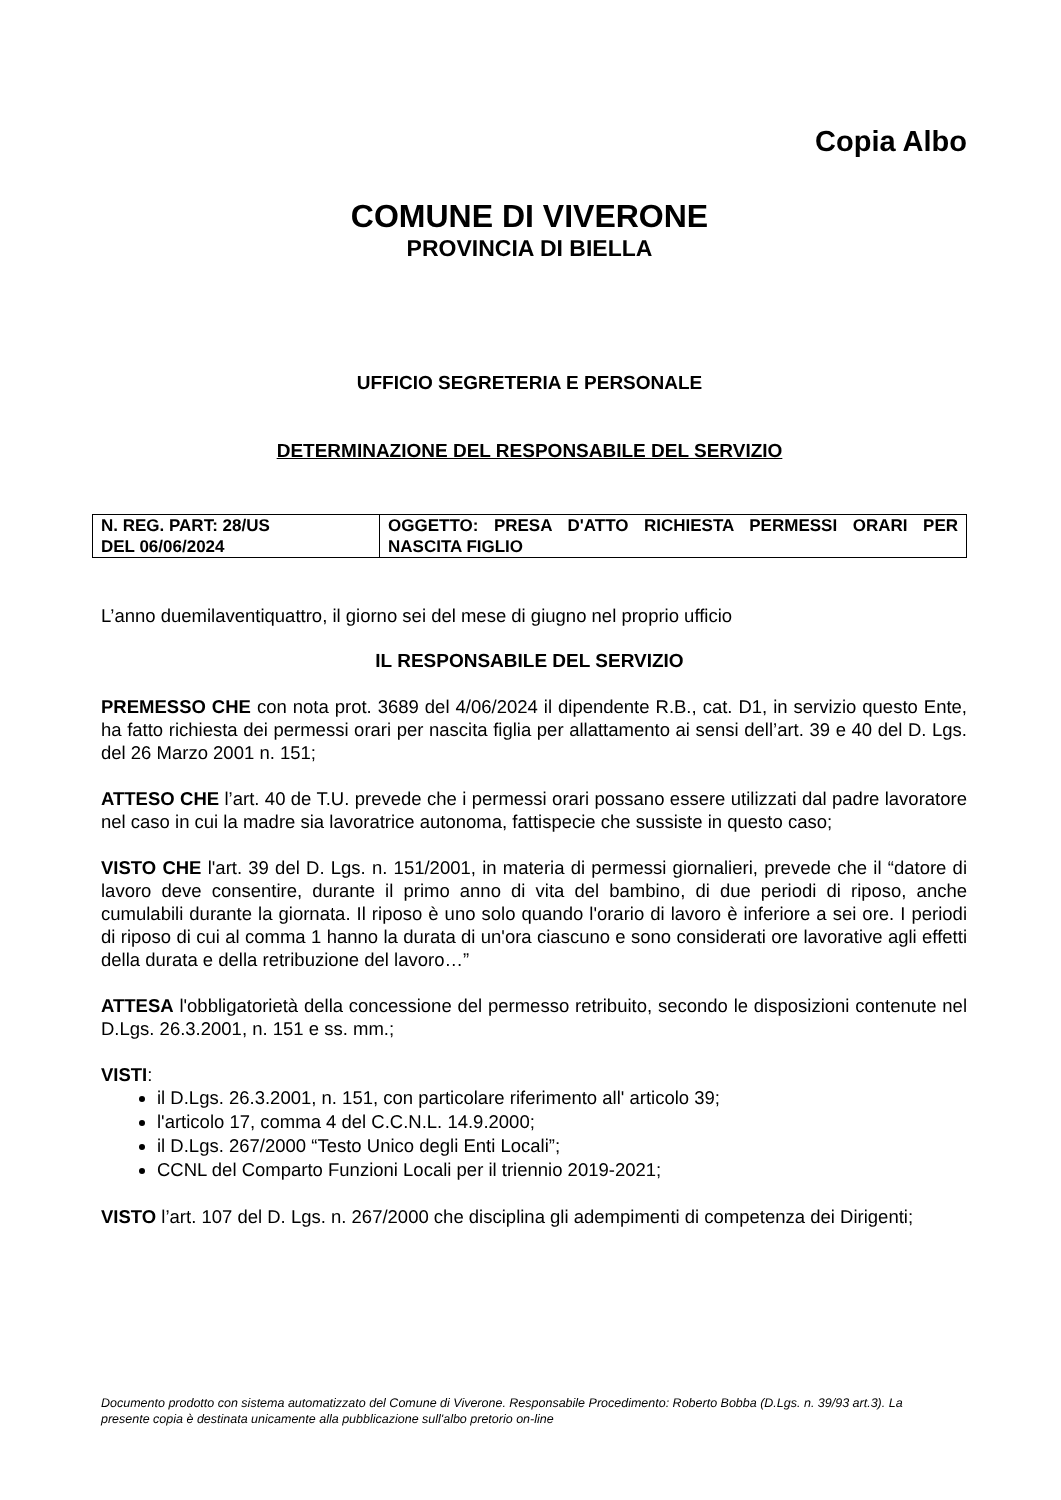Copia Albo
COMUNE DI VIVERONE
PROVINCIA DI BIELLA
UFFICIO SEGRETERIA E PERSONALE
DETERMINAZIONE DEL RESPONSABILE DEL SERVIZIO
| N. REG. PART: 28/US DEL 06/06/2024 | OGGETTO: PRESA D'ATTO RICHIESTA PERMESSI ORARI PER NASCITA FIGLIO |
L’anno duemilaventiquattro, il giorno sei del mese di giugno nel proprio ufficio
IL RESPONSABILE DEL SERVIZIO
PREMESSO CHE con nota prot. 3689 del 4/06/2024 il dipendente R.B., cat. D1, in servizio questo Ente, ha fatto richiesta dei permessi orari per nascita figlia per allattamento ai sensi dell’art. 39 e 40 del D. Lgs. del 26 Marzo 2001 n. 151;
ATTESO CHE l’art. 40 de T.U. prevede che i permessi orari possano essere utilizzati dal padre lavoratore nel caso in cui la madre sia lavoratrice autonoma, fattispecie che sussiste in questo caso;
VISTO CHE l'art. 39 del D. Lgs. n. 151/2001, in materia di permessi giornalieri, prevede che il “datore di lavoro deve consentire, durante il primo anno di vita del bambino, di due periodi di riposo, anche cumulabili durante la giornata. Il riposo è uno solo quando l'orario di lavoro è inferiore a sei ore. I periodi di riposo di cui al comma 1 hanno la durata di un'ora ciascuno e sono considerati ore lavorative agli effetti della durata e della retribuzione del lavoro…”
ATTESA l'obbligatorietà della concessione del permesso retribuito, secondo le disposizioni contenute nel D.Lgs. 26.3.2001, n. 151 e ss. mm.;
VISTI:
il D.Lgs. 26.3.2001, n. 151, con particolare riferimento all' articolo 39;
l'articolo 17, comma 4 del C.C.N.L. 14.9.2000;
il D.Lgs. 267/2000 “Testo Unico degli Enti Locali”;
CCNL del Comparto Funzioni Locali per il triennio 2019-2021;
VISTO l’art. 107 del D. Lgs. n. 267/2000 che disciplina gli adempimenti di competenza dei Dirigenti;
Documento prodotto con sistema automatizzato del Comune di Viverone. Responsabile Procedimento: Roberto Bobba (D.Lgs. n. 39/93 art.3). La presente copia è destinata unicamente alla pubblicazione sull'albo pretorio on-line